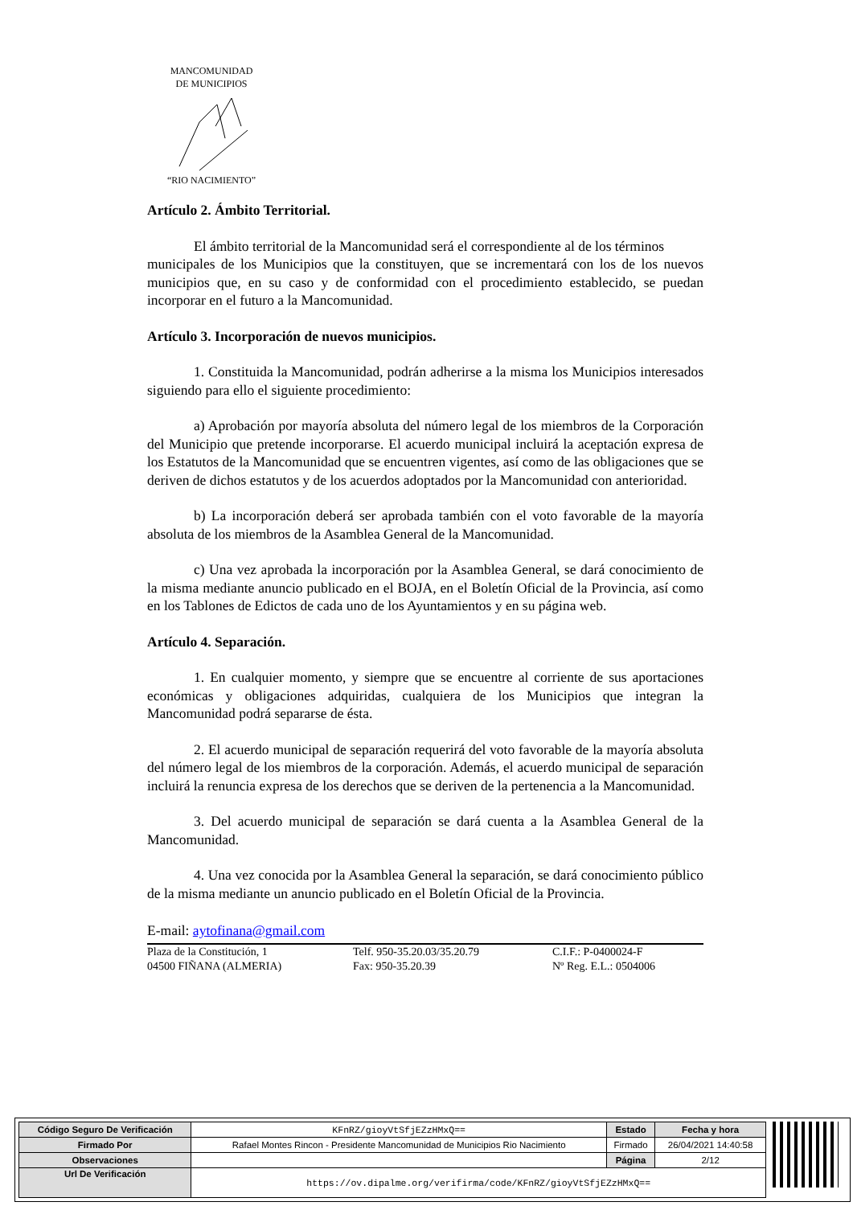MANCOMUNIDAD
DE MUNICIPIOS
“RIO NACIMIENTO”
Artículo 2. Ámbito Territorial.
El ámbito territorial de la Mancomunidad será el correspondiente al de los términos
municipales de los Municipios que la constituyen, que se incrementará con los de los nuevos municipios que, en su caso y de conformidad con el procedimiento establecido, se puedan incorporar en el futuro a la Mancomunidad.
Artículo 3. Incorporación de nuevos municipios.
1. Constituida la Mancomunidad, podrán adherirse a la misma los Municipios interesados siguiendo para ello el siguiente procedimiento:
a) Aprobación por mayoría absoluta del número legal de los miembros de la Corporación del Municipio que pretende incorporarse. El acuerdo municipal incluirá la aceptación expresa de los Estatutos de la Mancomunidad que se encuentren vigentes, así como de las obligaciones que se deriven de dichos estatutos y de los acuerdos adoptados por la Mancomunidad con anterioridad.
b) La incorporación deberá ser aprobada también con el voto favorable de la mayoría absoluta de los miembros de la Asamblea General de la Mancomunidad.
c) Una vez aprobada la incorporación por la Asamblea General, se dará conocimiento de la misma mediante anuncio publicado en el BOJA, en el Boletín Oficial de la Provincia, así como en los Tablones de Edictos de cada uno de los Ayuntamientos y en su página web.
Artículo 4. Separación.
1. En cualquier momento, y siempre que se encuentre al corriente de sus aportaciones económicas y obligaciones adquiridas, cualquiera de los Municipios que integran la Mancomunidad podrá separarse de ésta.
2. El acuerdo municipal de separación requerirá del voto favorable de la mayoría absoluta del número legal de los miembros de la corporación. Además, el acuerdo municipal de separación incluirá la renuncia expresa de los derechos que se deriven de la pertenencia a la Mancomunidad.
3. Del acuerdo municipal de separación se dará cuenta a la Asamblea General de la Mancomunidad.
4. Una vez conocida por la Asamblea General la separación, se dará conocimiento público de la misma mediante un anuncio publicado en el Boletín Oficial de la Provincia.
E-mail: aytofinana@gmail.com
Plaza de la Constitución, 1
04500 FIÑANA (ALMERIA)
Telf. 950-35.20.03/35.20.79
Fax: 950-35.20.39
C.I.F.: P-0400024-F
Nº Reg. E.L.: 0504006
| Código Seguro De Verificación | KFnRZ/gioyVtSfjEZzHMxQ== | Estado | Fecha y hora |
| Firmado Por | Rafael Montes Rincon - Presidente Mancomunidad de Municipios Rio Nacimiento | Firmado | 26/04/2021 14:40:58 |
| Observaciones | | Página | 2/12 |
| Url De Verificación | https://ov.dipalme.org/verifirma/code/KFnRZ/gioyVtSfjEZzHMxQ== | | |